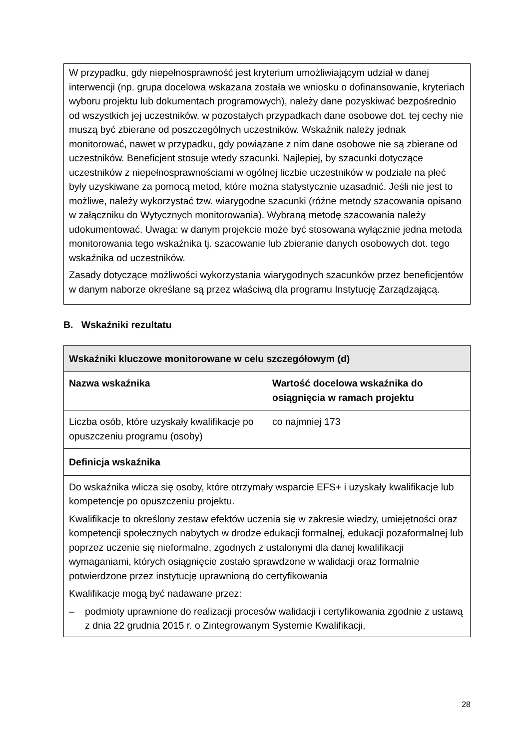W przypadku, gdy niepełnosprawność jest kryterium umożliwiającym udział w danej interwencji (np. grupa docelowa wskazana została we wniosku o dofinansowanie, kryteriach wyboru projektu lub dokumentach programowych), należy dane pozyskiwać bezpośrednio od wszystkich jej uczestników. w pozostałych przypadkach dane osobowe dot. tej cechy nie muszą być zbierane od poszczególnych uczestników. Wskaźnik należy jednak monitorować, nawet w przypadku, gdy powiązane z nim dane osobowe nie są zbierane od uczestników. Beneficjent stosuje wtedy szacunki. Najlepiej, by szacunki dotyczące uczestników z niepełnosprawnościami w ogólnej liczbie uczestników w podziale na płeć były uzyskiwane za pomocą metod, które można statystycznie uzasadnić. Jeśli nie jest to możliwe, należy wykorzystać tzw. wiarygodne szacunki (różne metody szacowania opisano w załączniku do Wytycznych monitorowania). Wybraną metodę szacowania należy udokumentować. Uwaga: w danym projekcie może być stosowana wyłącznie jedna metoda monitorowania tego wskaźnika tj. szacowanie lub zbieranie danych osobowych dot. tego wskaźnika od uczestników.
Zasady dotyczące możliwości wykorzystania wiarygodnych szacunków przez beneficjentów w danym naborze określane są przez właściwą dla programu Instytucję Zarządzającą.
B. Wskaźniki rezultatu
| Wskaźniki kluczowe monitorowane w celu szczegółowym (d) | |
| --- | --- |
| Nazwa wskaźnika | Wartość docelowa wskaźnika do osiągnięcia w ramach projektu |
| Liczba osób, które uzyskały kwalifikacje po opuszczeniu programu (osoby) | co najmniej 173 |
| Definicja wskaźnika | |
| Do wskaźnika wlicza się osoby, które otrzymały wsparcie EFS+ i uzyskały kwalifikacje lub kompetencje po opuszczeniu projektu. Kwalifikacje to określony zestaw efektów uczenia się w zakresie wiedzy, umiejętności oraz kompetencji społecznych nabytych w drodze edukacji formalnej, edukacji pozaformalnej lub poprzez uczenie się nieformalne, zgodnych z ustalonymi dla danej kwalifikacji wymaganiami, których osiągnięcie zostało sprawdzone w walidacji oraz formalnie potwierdzone przez instytucję uprawnioną do certyfikowania Kwalifikacje mogą być nadawane przez: – podmioty uprawnione do realizacji procesów walidacji i certyfikowania zgodnie z ustawą z dnia 22 grudnia 2015 r. o Zintegrowanym Systemie Kwalifikacji, | |
28